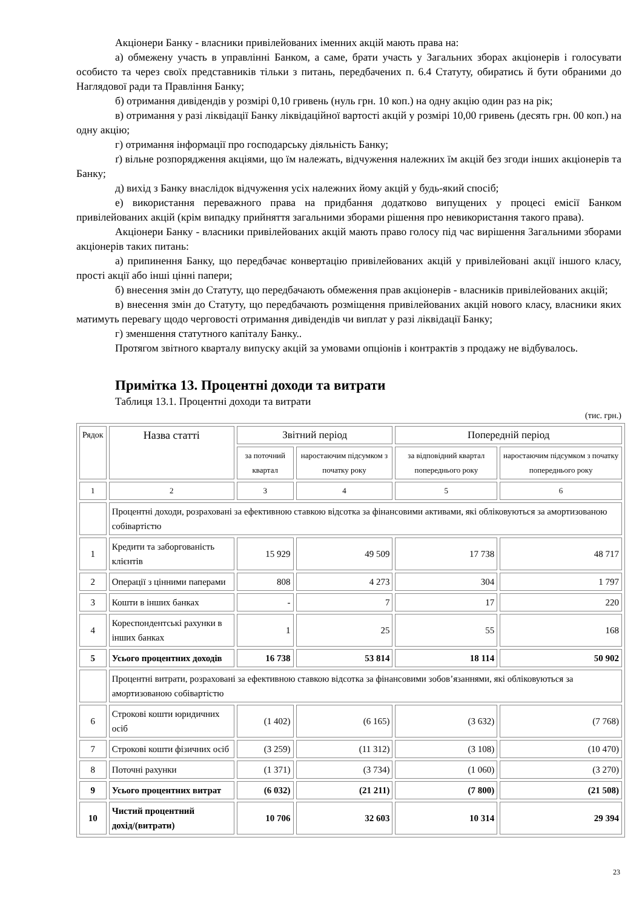Акціонери Банку - власники привілейованих іменних акцій мають права на:
а) обмежену участь в управлінні Банком, а саме, брати участь у Загальних зборах акціонерів і голосувати особисто та через своїх представників тільки з питань, передбачених п. 6.4 Статуту, обиратись й бути обраними до Наглядової ради та Правління Банку;
б) отримання дивідендів у розмірі 0,10 гривень (нуль грн. 10 коп.) на одну акцію один раз на рік;
в) отримання у разі ліквідації Банку ліквідаційної вартості акцій у розмірі 10,00 гривень (десять грн. 00 коп.) на одну акцію;
г) отримання інформації про господарську діяльність Банку;
ґ) вільне розпорядження акціями, що їм належать, відчуження належних їм акцій без згоди інших акціонерів та Банку;
д) вихід з Банку внаслідок відчуження усіх належних йому акцій у будь-який спосіб;
е) використання переважного права на придбання додатково випущених у процесі емісії Банком привілейованих акцій (крім випадку прийняття загальними зборами рішення про невикористання такого права).
Акціонери Банку - власники привілейованих акцій мають право голосу під час вирішення Загальними зборами акціонерів таких питань:
а) припинення Банку, що передбачає конвертацію привілейованих акцій у привілейовані акції іншого класу, прості акції або інші цінні папери;
б) внесення змін до Статуту, що передбачають обмеження прав акціонерів - власників привілейованих акцій;
в) внесення змін до Статуту, що передбачають розміщення привілейованих акцій нового класу, власники яких матимуть перевагу щодо черговості отримання дивідендів чи виплат у разі ліквідації Банку;
г) зменшення статутного капіталу Банку..
Протягом звітного кварталу випуску акцій за умовами опціонів і контрактів з продажу не відбувалось.
Примітка 13. Процентні доходи та витрати
Таблиця 13.1. Процентні доходи та витрати
(тис. грн.)
| Рядок | Назва статті | Звітний період | | Попередній період | |
| | | за поточний квартал | наростаючим підсумком з початку року | за відповідний квартал попереднього року | наростаючим підсумком з початку попереднього року |
| 1 | 2 | 3 | 4 | 5 | 6 |
| | Процентні доходи, розраховані за ефективною ставкою відсотка за фінансовими активами, які обліковуються за амортизованою собівартістю | | | | |
| 1 | Кредити та заборгованість клієнтів | 15 929 | 49 509 | 17 738 | 48 717 |
| 2 | Операції з цінними паперами | 808 | 4 273 | 304 | 1 797 |
| 3 | Кошти в інших банках | - | 7 | 17 | 220 |
| 4 | Кореспондентські рахунки в інших банках | 1 | 25 | 55 | 168 |
| 5 | Усього процентних доходів | 16 738 | 53 814 | 18 114 | 50 902 |
| | Процентні витрати, розраховані за ефективною ставкою відсотка за фінансовими зобов’язаннями, які обліковуються за амортизованою собівартістю | | | | |
| 6 | Строкові кошти юридичних осіб | (1 402) | (6 165) | (3 632) | (7 768) |
| 7 | Строкові кошти фізичних осіб | (3 259) | (11 312) | (3 108) | (10 470) |
| 8 | Поточні рахунки | (1 371) | (3 734) | (1 060) | (3 270) |
| 9 | Усього процентних витрат | (6 032) | (21 211) | (7 800) | (21 508) |
| 10 | Чистий процентний дохід/(витрати) | 10 706 | 32 603 | 10 314 | 29 394 |
23